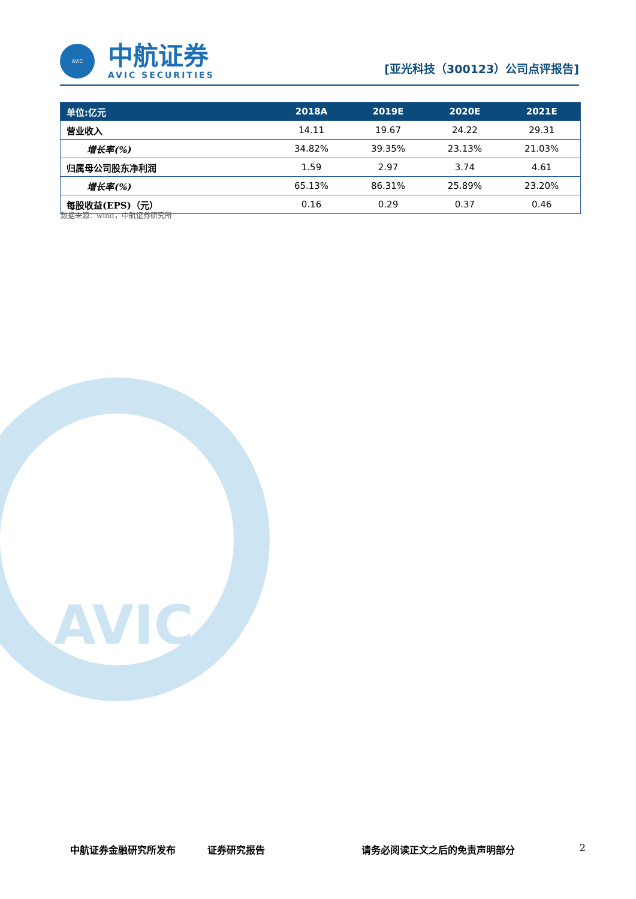AVIC
AVIC
中航证券
AVIC SECURITIES
[亚光科技（300123）公司点评报告]
| 单位:亿元 | 2018A | 2019E | 2020E | 2021E |
| --- | --- | --- | --- | --- |
| 营业收入 | 14.11 | 19.67 | 24.22 | 29.31 |
| 增长率(%) | 34.82% | 39.35% | 23.13% | 21.03% |
| 归属母公司股东净利润 | 1.59 | 2.97 | 3.74 | 4.61 |
| 增长率(%) | 65.13% | 86.31% | 25.89% | 23.20% |
| 每股收益(EPS)（元） | 0.16 | 0.29 | 0.37 | 0.46 |
数据来源：wind，中航证券研究所
中航证券金融研究所发布 证券研究报告 请务必阅读正文之后的免责声明部分 2